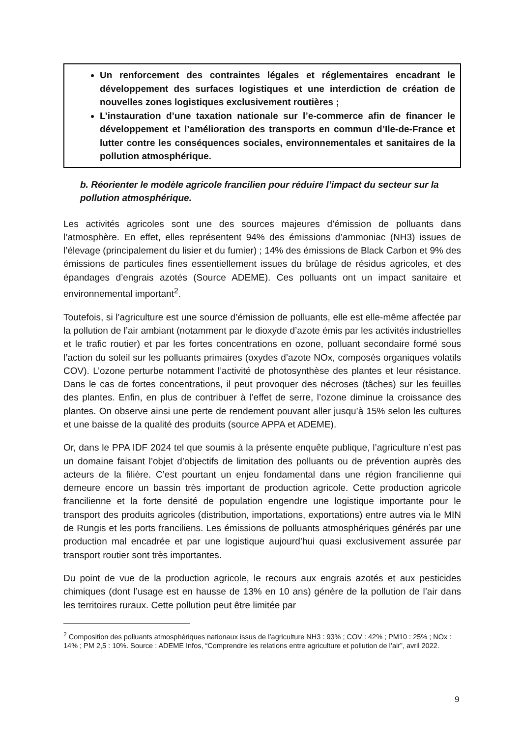Un renforcement des contraintes légales et réglementaires encadrant le développement des surfaces logistiques et une interdiction de création de nouvelles zones logistiques exclusivement routières ;
L’instauration d’une taxation nationale sur l’e-commerce afin de financer le développement et l’amélioration des transports en commun d’Ile-de-France et lutter contre les conséquences sociales, environnementales et sanitaires de la pollution atmosphérique.
b. Réorienter le modèle agricole francilien pour réduire l’impact du secteur sur la pollution atmosphérique.
Les activités agricoles sont une des sources majeures d’émission de polluants dans l’atmosphère. En effet, elles représentent 94% des émissions d’ammoniac (NH3) issues de l’élevage (principalement du lisier et du fumier) ; 14% des émissions de Black Carbon et 9% des émissions de particules fines essentiellement issues du brûlage de résidus agricoles, et des épandages d’engrais azotés (Source ADEME). Ces polluants ont un impact sanitaire et environnemental important<sup>2</sup>.
Toutefois, si l’agriculture est une source d’émission de polluants, elle est elle-même affectée par la pollution de l’air ambiant (notamment par le dioxyde d’azote émis par les activités industrielles et le trafic routier) et par les fortes concentrations en ozone, polluant secondaire formé sous l’action du soleil sur les polluants primaires (oxydes d’azote NOx, composés organiques volatils COV). L’ozone perturbe notamment l’activité de photosynthèse des plantes et leur résistance. Dans le cas de fortes concentrations, il peut provoquer des nécroses (tâches) sur les feuilles des plantes. Enfin, en plus de contribuer à l’effet de serre, l’ozone diminue la croissance des plantes. On observe ainsi une perte de rendement pouvant aller jusqu’à 15% selon les cultures et une baisse de la qualité des produits (source APPA et ADEME).
Or, dans le PPA IDF 2024 tel que soumis à la présente enquête publique, l’agriculture n’est pas un domaine faisant l’objet d’objectifs de limitation des polluants ou de prévention auprès des acteurs de la filière. C’est pourtant un enjeu fondamental dans une région francilienne qui demeure encore un bassin très important de production agricole. Cette production agricole francilienne et la forte densité de population engendre une logistique importante pour le transport des produits agricoles (distribution, importations, exportations) entre autres via le MIN de Rungis et les ports franciliens. Les émissions de polluants atmosphériques générés par une production mal encadrée et par une logistique aujourd’hui quasi exclusivement assurée par transport routier sont très importantes.
Du point de vue de la production agricole, le recours aux engrais azotés et aux pesticides chimiques (dont l’usage est en hausse de 13% en 10 ans) génère de la pollution de l’air dans les territoires ruraux. Cette pollution peut être limitée par
<sup>2</sup> Composition des polluants atmosphériques nationaux issus de l’agriculture NH3 : 93% ; COV : 42% ; PM10 : 25% ; NOx : 14% ; PM 2,5 : 10%. Source : ADEME Infos, “Comprendre les relations entre agriculture et pollution de l’air”, avril 2022.
9